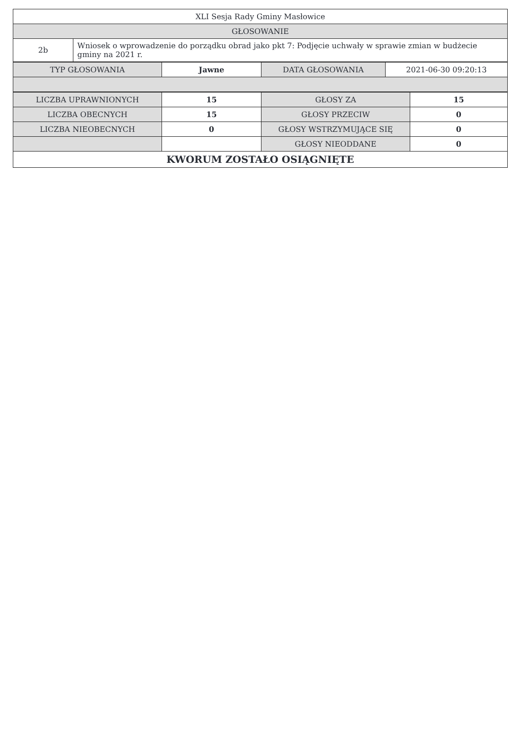| XLI Sesja Rady Gminy Masłowice | |
| GŁOSOWANIE | |
| 2b | Wniosek o wprowadzenie do porządku obrad jako pkt 7: Podjęcie uchwały w sprawie zmian w budżecie gminy na 2021 r. |
| TYP GŁOSOWANIA | Jawne | DATA GŁOSOWANIA | 2021-06-30 09:20:13 |
| LICZBA UPRAWNIONYCH | 15 | GŁOSY ZA | 15 |
| LICZBA OBECNYCH | 15 | GŁOSY PRZECIW | 0 |
| LICZBA NIEOBECNYCH | 0 | GŁOSY WSTRZYMUJĄCE SIĘ | 0 |
| | | GŁOSY NIEODDANE | 0 |
| KWORUM ZOSTAŁO OSIĄGNIĘTE | | | |